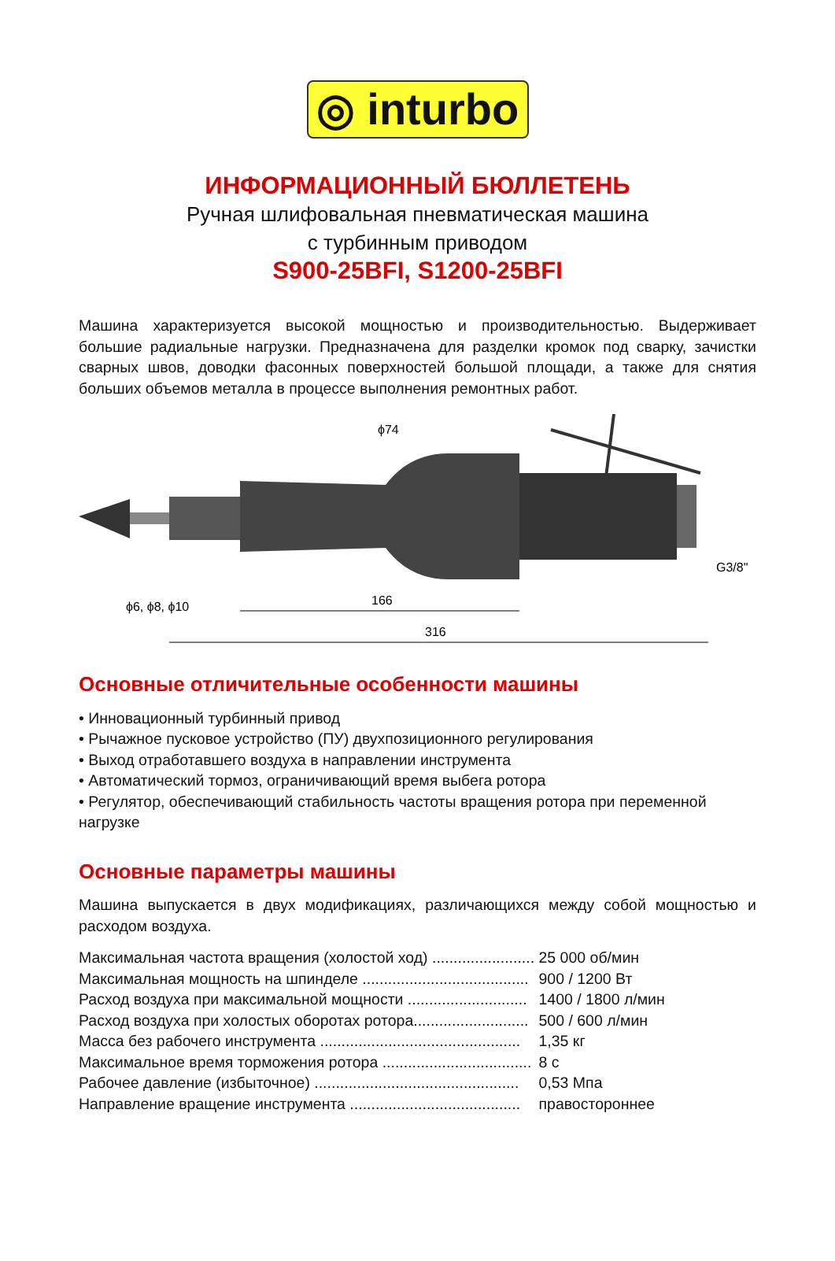◎ inturbo
ИНФОРМАЦИОННЫЙ БЮЛЛЕТЕНЬ
Ручная шлифовальная пневматическая машина
с турбинным приводом
S900-25BFI, S1200-25BFI
Машина характеризуется высокой мощностью и производительностью. Выдерживает большие радиальные нагрузки. Предназначена для разделки кромок под сварку, зачистки сварных швов, доводки фасонных поверхностей большой площади, а также для снятия больших объемов металла в процессе выполнения ремонтных работ.
166
316
ϕ74
ϕ6, ϕ8, ϕ10
G3/8"
Основные отличительные особенности машины
• Инновационный турбинный привод
• Рычажное пусковое устройство (ПУ) двухпозиционного регулирования
• Выход отработавшего воздуха в направлении инструмента
• Автоматический тормоз, ограничивающий время выбега ротора
• Регулятор, обеспечивающий стабильность частоты вращения ротора при переменной нагрузке
Основные параметры машины
Машина выпускается в двух модификациях, различающихся между собой мощностью и расходом воздуха.
| Максимальная частота вращения (холостой ход) ........................ | 25 000 об/мин |
| Максимальная мощность на шпинделе ....................................... | 900 / 1200 Вт |
| Расход воздуха при максимальной мощности ............................ | 1400 / 1800 л/мин |
| Расход воздуха при холостых оборотах ротора........................... | 500 / 600 л/мин |
| Масса без рабочего инструмента ............................................... | 1,35 кг |
| Максимальное время торможения ротора ................................... | 8 с |
| Рабочее давление (избыточное) ................................................ | 0,53 Мпа |
| Направление вращение инструмента ........................................ | правостороннее |